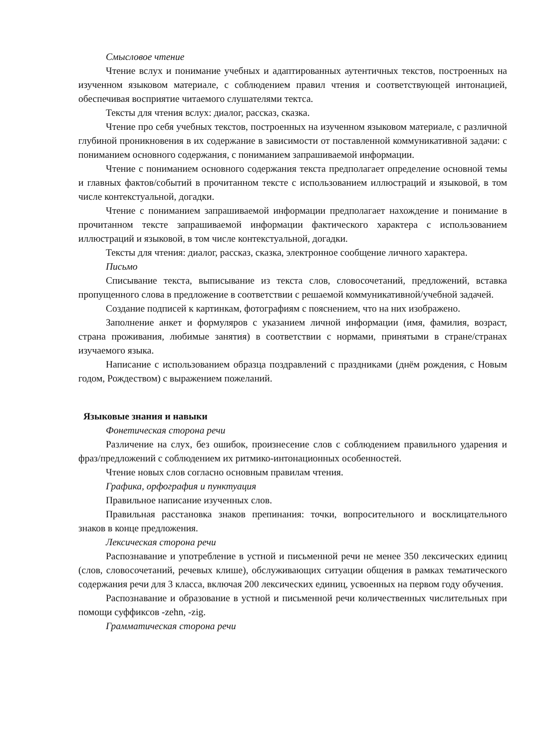Смысловое чтение
Чтение вслух и понимание учебных и адаптированных аутентичных текстов, построенных на изученном языковом материале, с соблюдением правил чтения и соответствующей интонацией, обеспечивая восприятие читаемого слушателями тектса.
Тексты для чтения вслух: диалог, рассказ, сказка.
Чтение про себя учебных текстов, построенных на изученном языковом материале, с различной глубиной проникновения в их содержание в зависимости от поставленной коммуникативной задачи: с пониманием основного содержания, с пониманием запрашиваемой информации.
Чтение с пониманием основного содержания текста предполагает определение основной темы и главных фактов/событий в прочитанном тексте с использованием иллюстраций и языковой, в том числе контекстуальной, догадки.
Чтение с пониманием запрашиваемой информации предполагает нахождение и понимание в прочитанном тексте запрашиваемой информации фактического характера с использованием иллюстраций и языковой, в том числе контекстуальной, догадки.
Тексты для чтения: диалог, рассказ, сказка, электронное сообщение личного характера.
Письмо
Списывание текста, выписывание из текста слов, словосочетаний, предложений, вставка пропущенного слова в предложение в соответствии с решаемой коммуникативной/учебной задачей.
Создание подписей к картинкам, фотографиям с пояснением, что на них изображено.
Заполнение анкет и формуляров с указанием личной информации (имя, фамилия, возраст, страна проживания, любимые занятия) в соответствии с нормами, принятыми в стране/странах изучаемого языка.
Написание с использованием образца поздравлений с праздниками (днём рождения, с Новым годом, Рождеством) с выражением пожеланий.
Языковые знания и навыки
Фонетическая сторона речи
Различение на слух, без ошибок, произнесение слов с соблюдением правильного ударения и фраз/предложений с соблюдением их ритмико-интонационных особенностей.
Чтение новых слов согласно основным правилам чтения.
Графика, орфография и пунктуация
Правильное написание изученных слов.
Правильная расстановка знаков препинания: точки, вопросительного и восклицательного знаков в конце предложения.
Лексическая сторона речи
Распознавание и употребление в устной и письменной речи не менее 350 лексических единиц (слов, словосочетаний, речевых клише), обслуживающих ситуации общения в рамках тематического содержания речи для 3 класса, включая 200 лексических единиц, усвоенных на первом году обучения.
Распознавание и образование в устной и письменной речи количественных числительных при помощи суффиксов -zehn, -zig.
Грамматическая сторона речи